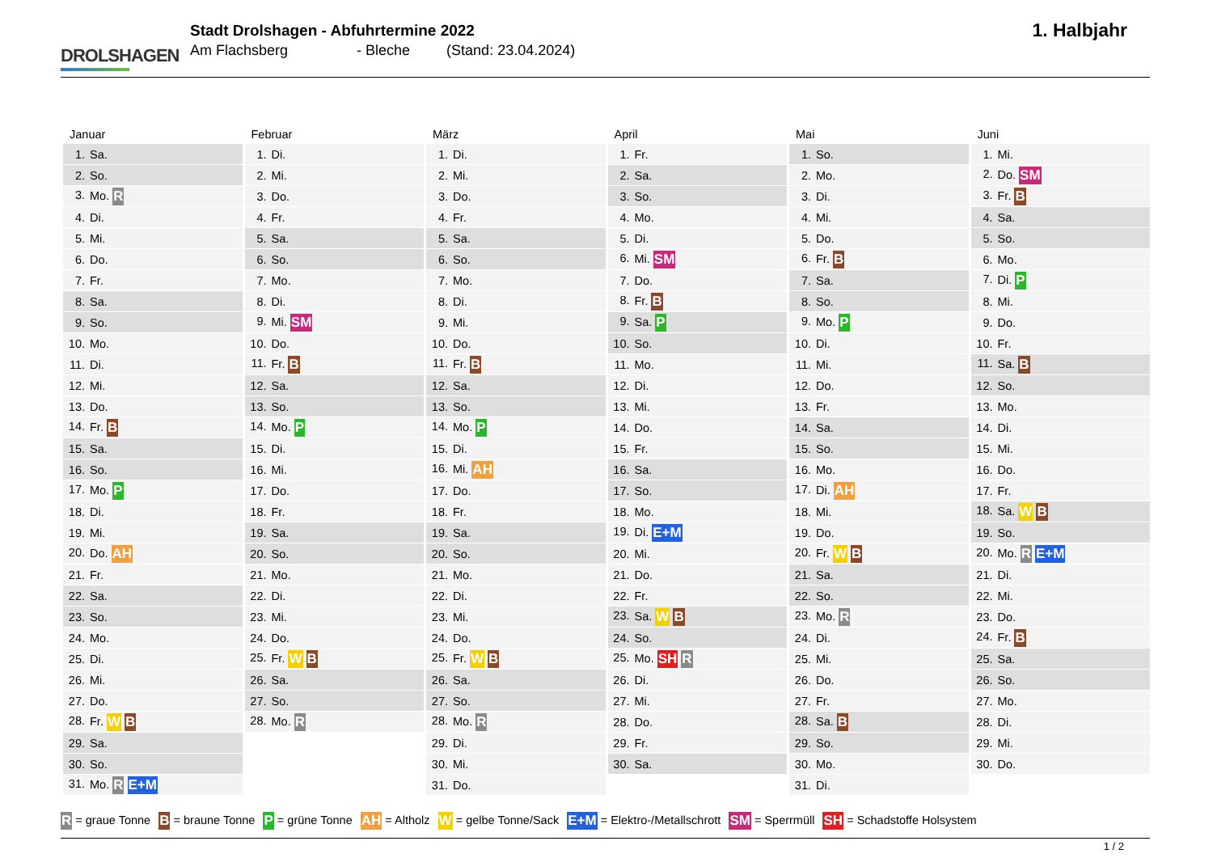DROLSHAGEN
Stadt Drolshagen - Abfuhrtermine 2022
Am Flachsberg - Bleche (Stand: 23.04.2024)
1. Halbjahr
| Januar | Februar | März | April | Mai | Juni |
| --- | --- | --- | --- | --- | --- |
| 1. Sa. | 1. Di. | 1. Di. | 1. Fr. | 1. So. | 1. Mi. |
| 2. So. | 2. Mi. | 2. Mi. | 2. Sa. | 2. Mo. | 2. Do. SM |
| 3. Mo. R | 3. Do. | 3. Do. | 3. So. | 3. Di. | 3. Fr. B |
| 4. Di. | 4. Fr. | 4. Fr. | 4. Mo. | 4. Mi. | 4. Sa. |
| 5. Mi. | 5. Sa. | 5. Sa. | 5. Di. | 5. Do. | 5. So. |
| 6. Do. | 6. So. | 6. So. | 6. Mi. SM | 6. Fr. B | 6. Mo. |
| 7. Fr. | 7. Mo. | 7. Mo. | 7. Do. | 7. Sa. | 7. Di. P |
| 8. Sa. | 8. Di. | 8. Di. | 8. Fr. B | 8. So. | 8. Mi. |
| 9. So. | 9. Mi. SM | 9. Mi. | 9. Sa. P | 9. Mo. P | 9. Do. |
| 10. Mo. | 10. Do. | 10. Do. | 10. So. | 10. Di. | 10. Fr. |
| 11. Di. | 11. Fr. B | 11. Fr. B | 11. Mo. | 11. Mi. | 11. Sa. B |
| 12. Mi. | 12. Sa. | 12. Sa. | 12. Di. | 12. Do. | 12. So. |
| 13. Do. | 13. So. | 13. So. | 13. Mi. | 13. Fr. | 13. Mo. |
| 14. Fr. B | 14. Mo. P | 14. Mo. P | 14. Do. | 14. Sa. | 14. Di. |
| 15. Sa. | 15. Di. | 15. Di. | 15. Fr. | 15. So. | 15. Mi. |
| 16. So. | 16. Mi. | 16. Mi. AH | 16. Sa. | 16. Mo. | 16. Do. |
| 17. Mo. P | 17. Do. | 17. Do. | 17. So. | 17. Di. AH | 17. Fr. |
| 18. Di. | 18. Fr. | 18. Fr. | 18. Mo. | 18. Mi. | 18. Sa. W B |
| 19. Mi. | 19. Sa. | 19. Sa. | 19. Di. E+M | 19. Do. | 19. So. |
| 20. Do. AH | 20. So. | 20. So. | 20. Mi. | 20. Fr. W B | 20. Mo. R E+M |
| 21. Fr. | 21. Mo. | 21. Mo. | 21. Do. | 21. Sa. | 21. Di. |
| 22. Sa. | 22. Di. | 22. Di. | 22. Fr. | 22. So. | 22. Mi. |
| 23. So. | 23. Mi. | 23. Mi. | 23. Sa. W B | 23. Mo. R | 23. Do. |
| 24. Mo. | 24. Do. | 24. Do. | 24. So. | 24. Di. | 24. Fr. B |
| 25. Di. | 25. Fr. W B | 25. Fr. W B | 25. Mo. SH R | 25. Mi. | 25. Sa. |
| 26. Mi. | 26. Sa. | 26. Sa. | 26. Di. | 26. Do. | 26. So. |
| 27. Do. | 27. So. | 27. So. | 27. Mi. | 27. Fr. | 27. Mo. |
| 28. Fr. W B | 28. Mo. R | 28. Mo. R | 28. Do. | 28. Sa. B | 28. Di. |
| 29. Sa. | | 29. Di. | 29. Fr. | 29. So. | 29. Mi. |
| 30. So. | | 30. Mi. | 30. Sa. | 30. Mo. | 30. Do. |
| 31. Mo. R E+M | | 31. Do. | | 31. Di. | |
R = graue Tonne B = braune Tonne P = grüne Tonne AH = Altholz W = gelbe Tonne/Sack E+M = Elektro-/Metallschrott SM = Sperrmüll SH = Schadstoffe Holsystem
1 / 2